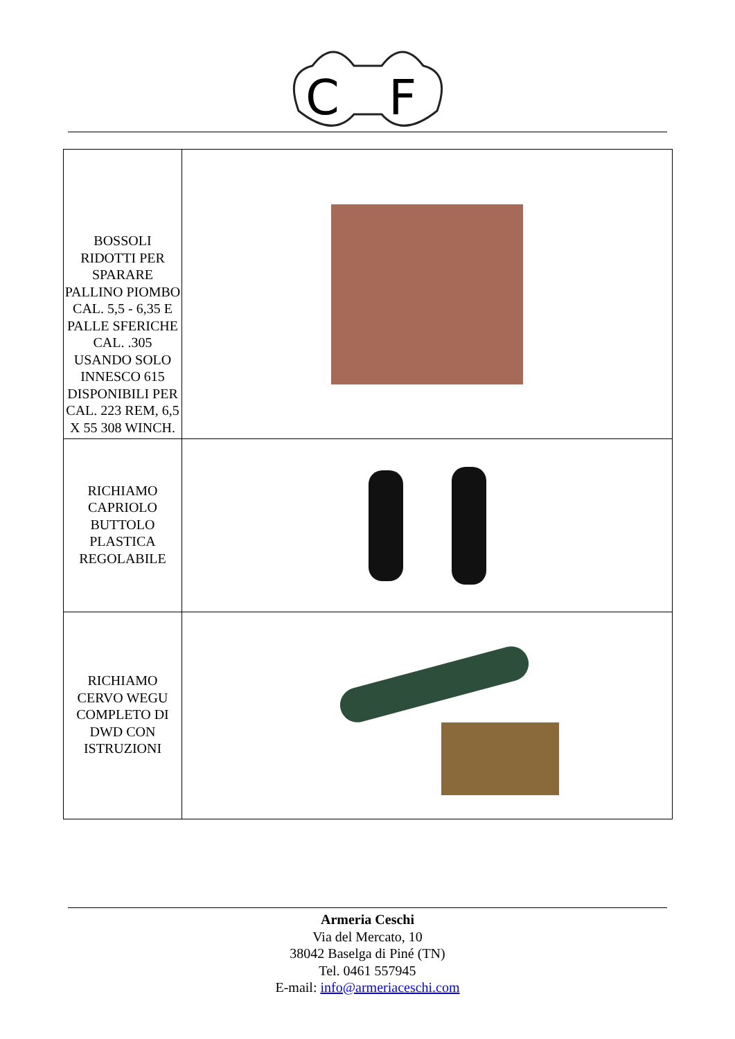C
F
| BOSSOLI RIDOTTI PER SPARARE PALLINO PIOMBO CAL. 5,5 - 6,35 E PALLE SFERICHE CAL. .305 USANDO SOLO INNESCO 615 DISPONIBILI PER CAL. 223 REM, 6,5 X 55 308 WINCH. | |
| RICHIAMO CAPRIOLO BUTTOLO PLASTICA REGOLABILE | |
| RICHIAMO CERVO WEGU COMPLETO DI DWD CON ISTRUZIONI | |
Armeria Ceschi
Via del Mercato, 10
38042 Baselga di Piné (TN)
Tel. 0461 557945
E-mail: info@armeriaceschi.com